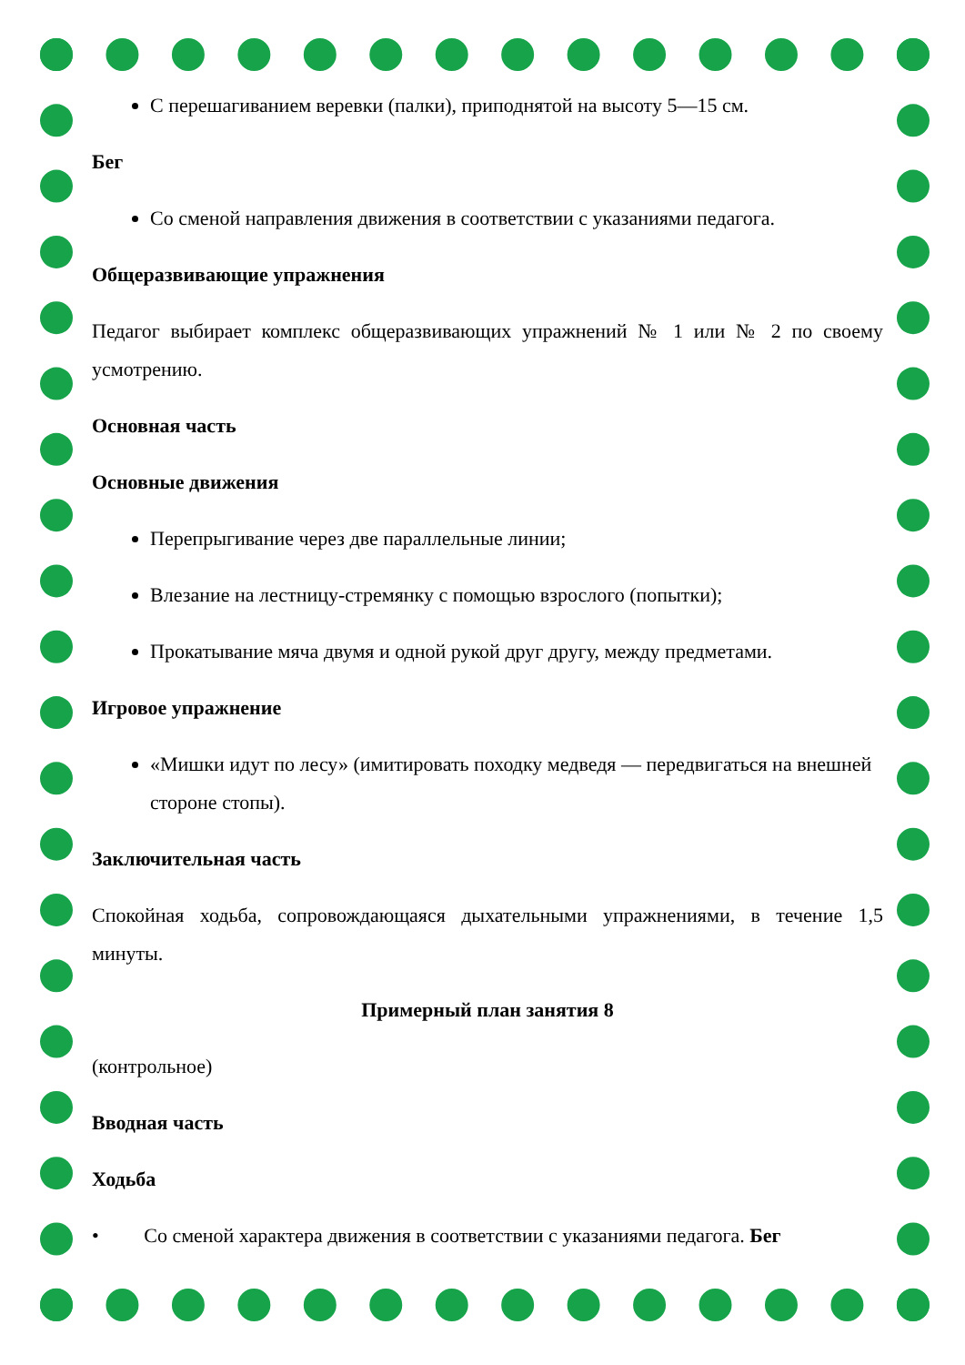С перешагиванием веревки (палки), приподнятой на высоту 5—15 см.
Бег
Со сменой направления движения в соответствии с указаниями педагога.
Общеразвивающие упражнения
Педагог выбирает комплекс общеразвивающих упражнений № 1 или № 2 по своему усмотрению.
Основная часть
Основные движения
Перепрыгивание через две параллельные линии;
Влезание на лестницу-стремянку с помощью взрослого (попытки);
Прокатывание мяча двумя и одной рукой друг другу, между предметами.
Игровое упражнение
«Мишки идут по лесу» (имитировать походку медведя — передвигаться на внешней стороне стопы).
Заключительная часть
Спокойная ходьба, сопровождающаяся дыхательными упражнениями, в течение 1,5 минуты.
Примерный план занятия 8
(контрольное)
Вводная часть
Ходьба
• Со сменой характера движения в соответствии с указаниями педагога. Бег